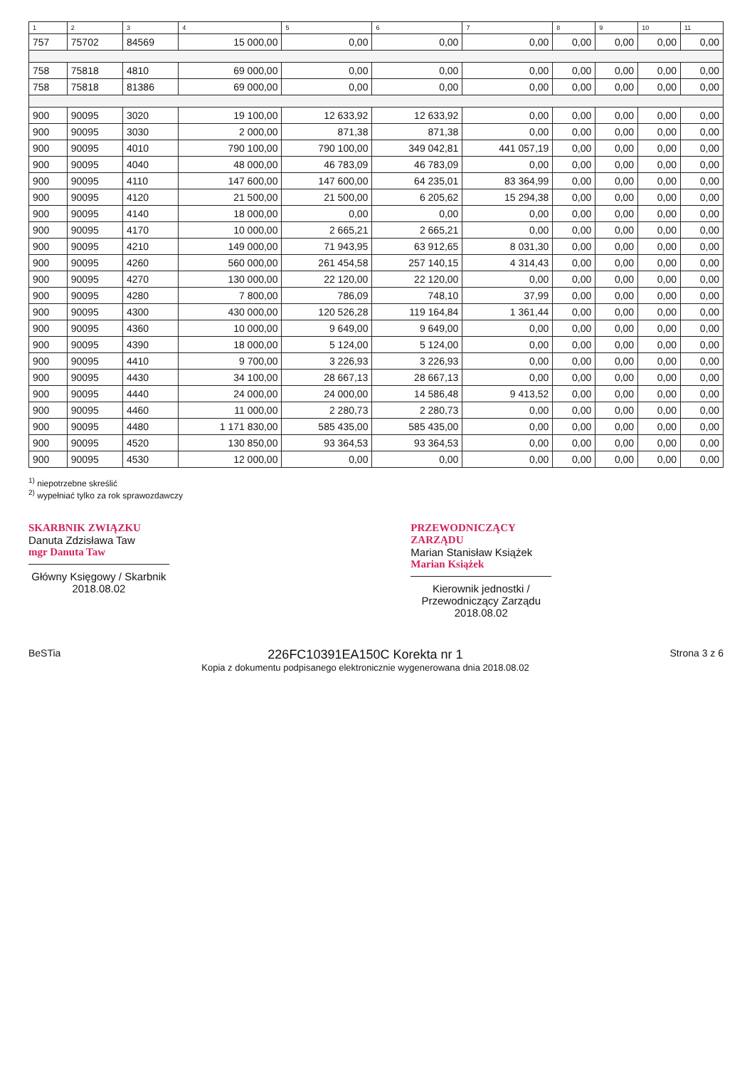| 1 | 2 | 3 | 4 | 5 | 6 | 7 | 8 | 9 | 10 | 11 |
| --- | --- | --- | --- | --- | --- | --- | --- | --- | --- | --- |
| 757 | 75702 | 84569 | 15 000,00 | 0,00 | 0,00 | 0,00 | 0,00 | 0,00 | 0,00 | 0,00 |
| 758 | 75818 | 4810 | 69 000,00 | 0,00 | 0,00 | 0,00 | 0,00 | 0,00 | 0,00 | 0,00 |
| 758 | 75818 | 81386 | 69 000,00 | 0,00 | 0,00 | 0,00 | 0,00 | 0,00 | 0,00 | 0,00 |
| 900 | 90095 | 3020 | 19 100,00 | 12 633,92 | 12 633,92 | 0,00 | 0,00 | 0,00 | 0,00 | 0,00 |
| 900 | 90095 | 3030 | 2 000,00 | 871,38 | 871,38 | 0,00 | 0,00 | 0,00 | 0,00 | 0,00 |
| 900 | 90095 | 4010 | 790 100,00 | 790 100,00 | 349 042,81 | 441 057,19 | 0,00 | 0,00 | 0,00 | 0,00 |
| 900 | 90095 | 4040 | 48 000,00 | 46 783,09 | 46 783,09 | 0,00 | 0,00 | 0,00 | 0,00 | 0,00 |
| 900 | 90095 | 4110 | 147 600,00 | 147 600,00 | 64 235,01 | 83 364,99 | 0,00 | 0,00 | 0,00 | 0,00 |
| 900 | 90095 | 4120 | 21 500,00 | 21 500,00 | 6 205,62 | 15 294,38 | 0,00 | 0,00 | 0,00 | 0,00 |
| 900 | 90095 | 4140 | 18 000,00 | 0,00 | 0,00 | 0,00 | 0,00 | 0,00 | 0,00 | 0,00 |
| 900 | 90095 | 4170 | 10 000,00 | 2 665,21 | 2 665,21 | 0,00 | 0,00 | 0,00 | 0,00 | 0,00 |
| 900 | 90095 | 4210 | 149 000,00 | 71 943,95 | 63 912,65 | 8 031,30 | 0,00 | 0,00 | 0,00 | 0,00 |
| 900 | 90095 | 4260 | 560 000,00 | 261 454,58 | 257 140,15 | 4 314,43 | 0,00 | 0,00 | 0,00 | 0,00 |
| 900 | 90095 | 4270 | 130 000,00 | 22 120,00 | 22 120,00 | 0,00 | 0,00 | 0,00 | 0,00 | 0,00 |
| 900 | 90095 | 4280 | 7 800,00 | 786,09 | 748,10 | 37,99 | 0,00 | 0,00 | 0,00 | 0,00 |
| 900 | 90095 | 4300 | 430 000,00 | 120 526,28 | 119 164,84 | 1 361,44 | 0,00 | 0,00 | 0,00 | 0,00 |
| 900 | 90095 | 4360 | 10 000,00 | 9 649,00 | 9 649,00 | 0,00 | 0,00 | 0,00 | 0,00 | 0,00 |
| 900 | 90095 | 4390 | 18 000,00 | 5 124,00 | 5 124,00 | 0,00 | 0,00 | 0,00 | 0,00 | 0,00 |
| 900 | 90095 | 4410 | 9 700,00 | 3 226,93 | 3 226,93 | 0,00 | 0,00 | 0,00 | 0,00 | 0,00 |
| 900 | 90095 | 4430 | 34 100,00 | 28 667,13 | 28 667,13 | 0,00 | 0,00 | 0,00 | 0,00 | 0,00 |
| 900 | 90095 | 4440 | 24 000,00 | 24 000,00 | 14 586,48 | 9 413,52 | 0,00 | 0,00 | 0,00 | 0,00 |
| 900 | 90095 | 4460 | 11 000,00 | 2 280,73 | 2 280,73 | 0,00 | 0,00 | 0,00 | 0,00 | 0,00 |
| 900 | 90095 | 4480 | 1 171 830,00 | 585 435,00 | 585 435,00 | 0,00 | 0,00 | 0,00 | 0,00 | 0,00 |
| 900 | 90095 | 4520 | 130 850,00 | 93 364,53 | 93 364,53 | 0,00 | 0,00 | 0,00 | 0,00 | 0,00 |
| 900 | 90095 | 4530 | 12 000,00 | 0,00 | 0,00 | 0,00 | 0,00 | 0,00 | 0,00 | 0,00 |
<sup>1)</sup> niepotrzebne skreślić
<sup>2)</sup> wypełniać tylko za rok sprawozdawczy
SKARBNIK ZWIĄZKU
Danuta Zdzisława Taw
mgr Danuta Taw
Główny Księgowy / Skarbnik
2018.08.02
PRZEWODNICZĄCY ZARZĄDU
Marian Stanisław Książek
Marian Książek
Kierownik jednostki / Przewodniczący Zarządu
2018.08.02
BeSTia
226FC10391EA150C Korekta nr 1
Kopia z dokumentu podpisanego elektronicznie wygenerowana dnia 2018.08.02
Strona 3 z 6